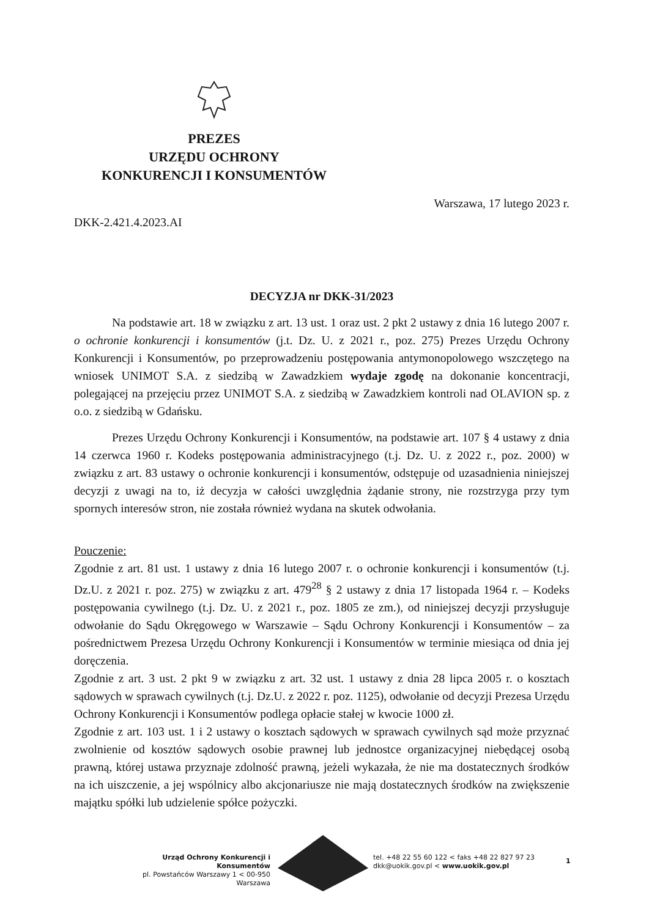PREZES
URZĘDU OCHRONY
KONKURENCJI I KONSUMENTÓW
Warszawa, 17 lutego 2023 r.
DKK-2.421.4.2023.AI
DECYZJA nr DKK-31/2023
Na podstawie art. 18 w związku z art. 13 ust. 1 oraz ust. 2 pkt 2 ustawy z dnia 16 lutego 2007 r. o ochronie konkurencji i konsumentów (j.t. Dz. U. z 2021 r., poz. 275) Prezes Urzędu Ochrony Konkurencji i Konsumentów, po przeprowadzeniu postępowania antymonopolowego wszczętego na wniosek UNIMOT S.A. z siedzibą w Zawadzkiem wydaje zgodę na dokonanie koncentracji, polegającej na przejęciu przez UNIMOT S.A. z siedzibą w Zawadzkiem kontroli nad OLAVION sp. z o.o. z siedzibą w Gdańsku.
Prezes Urzędu Ochrony Konkurencji i Konsumentów, na podstawie art. 107 § 4 ustawy z dnia 14 czerwca 1960 r. Kodeks postępowania administracyjnego (t.j. Dz. U. z 2022 r., poz. 2000) w związku z art. 83 ustawy o ochronie konkurencji i konsumentów, odstępuje od uzasadnienia niniejszej decyzji z uwagi na to, iż decyzja w całości uwzględnia żądanie strony, nie rozstrzyga przy tym spornych interesów stron, nie została również wydana na skutek odwołania.
Pouczenie:
Zgodnie z art. 81 ust. 1 ustawy z dnia 16 lutego 2007 r. o ochronie konkurencji i konsumentów (t.j. Dz.U. z 2021 r. poz. 275) w związku z art. 479<sup>28</sup> § 2 ustawy z dnia 17 listopada 1964 r. – Kodeks postępowania cywilnego (t.j. Dz. U. z 2021 r., poz. 1805 ze zm.), od niniejszej decyzji przysługuje odwołanie do Sądu Okręgowego w Warszawie – Sądu Ochrony Konkurencji i Konsumentów – za pośrednictwem Prezesa Urzędu Ochrony Konkurencji i Konsumentów w terminie miesiąca od dnia jej doręczenia.
Zgodnie z art. 3 ust. 2 pkt 9 w związku z art. 32 ust. 1 ustawy z dnia 28 lipca 2005 r. o kosztach sądowych w sprawach cywilnych (t.j. Dz.U. z 2022 r. poz. 1125), odwołanie od decyzji Prezesa Urzędu Ochrony Konkurencji i Konsumentów podlega opłacie stałej w kwocie 1000 zł.
Zgodnie z art. 103 ust. 1 i 2 ustawy o kosztach sądowych w sprawach cywilnych sąd może przyznać zwolnienie od kosztów sądowych osobie prawnej lub jednostce organizacyjnej niebędącej osobą prawną, której ustawa przyznaje zdolność prawną, jeżeli wykazała, że nie ma dostatecznych środków na ich uiszczenie, a jej wspólnicy albo akcjonariusze nie mają dostatecznych środków na zwiększenie majątku spółki lub udzielenie spółce pożyczki.
Urząd Ochrony Konkurencji i Konsumentów
pl. Powstańców Warszawy 1 < 00-950 Warszawa
tel. +48 22 55 60 122 < faks +48 22 827 97 23
dkk@uokik.gov.pl < www.uokik.gov.pl
1